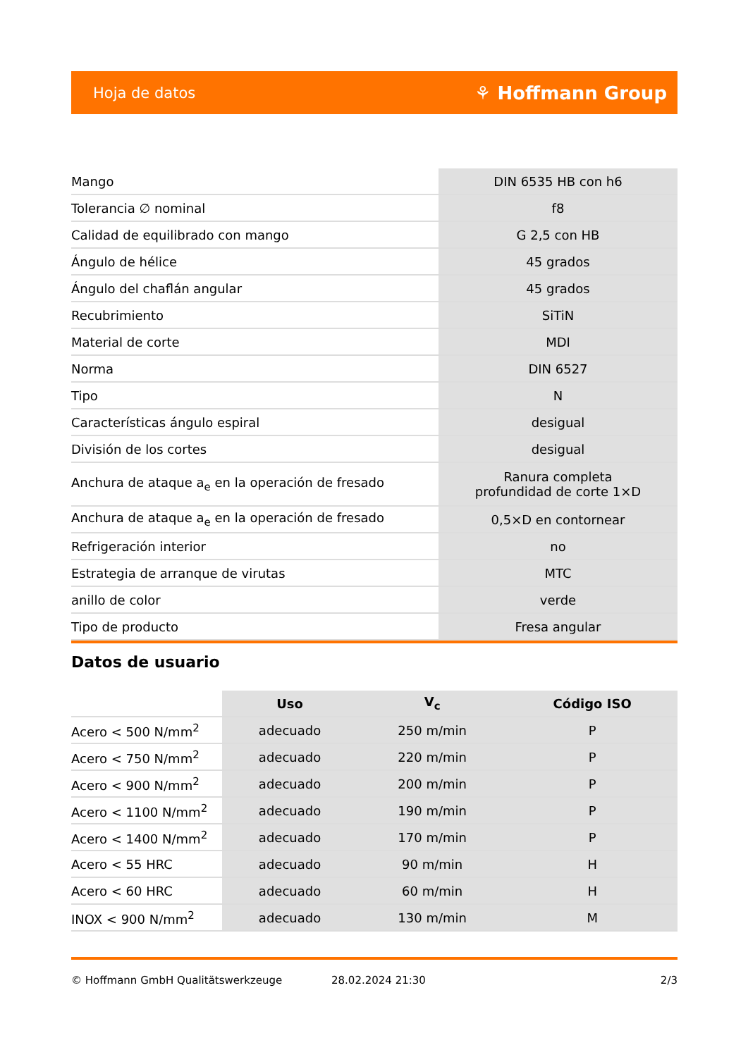Hoja de datos ⚘ Hoffmann Group
| Mango | DIN 6535 HB con h6 |
| Tolerancia ∅ nominal | f8 |
| Calidad de equilibrado con mango | G 2,5 con HB |
| Ángulo de hélice | 45 grados |
| Ángulo del chaflán angular | 45 grados |
| Recubrimiento | SiTiN |
| Material de corte | MDI |
| Norma | DIN 6527 |
| Tipo | N |
| Características ángulo espiral | desigual |
| División de los cortes | desigual |
| Anchura de ataque a<sub>e</sub> en la operación de fresado | Ranura completa profundidad de corte 1×D |
| Anchura de ataque a<sub>e</sub> en la operación de fresado | 0,5×D en contornear |
| Refrigeración interior | no |
| Estrategia de arranque de virutas | MTC |
| anillo de color | verde |
| Tipo de producto | Fresa angular |
Datos de usuario
| | Uso | V<sub>c</sub> | Código ISO |
| --- | --- | --- | --- |
| Acero < 500 N/mm<sup>2</sup> | adecuado | 250 m/min | P |
| Acero < 750 N/mm<sup>2</sup> | adecuado | 220 m/min | P |
| Acero < 900 N/mm<sup>2</sup> | adecuado | 200 m/min | P |
| Acero < 1100 N/mm<sup>2</sup> | adecuado | 190 m/min | P |
| Acero < 1400 N/mm<sup>2</sup> | adecuado | 170 m/min | P |
| Acero < 55 HRC | adecuado | 90 m/min | H |
| Acero < 60 HRC | adecuado | 60 m/min | H |
| INOX < 900 N/mm<sup>2</sup> | adecuado | 130 m/min | M |
© Hoffmann GmbH Qualitätswerkzeuge 28.02.2024 21:30 2/3